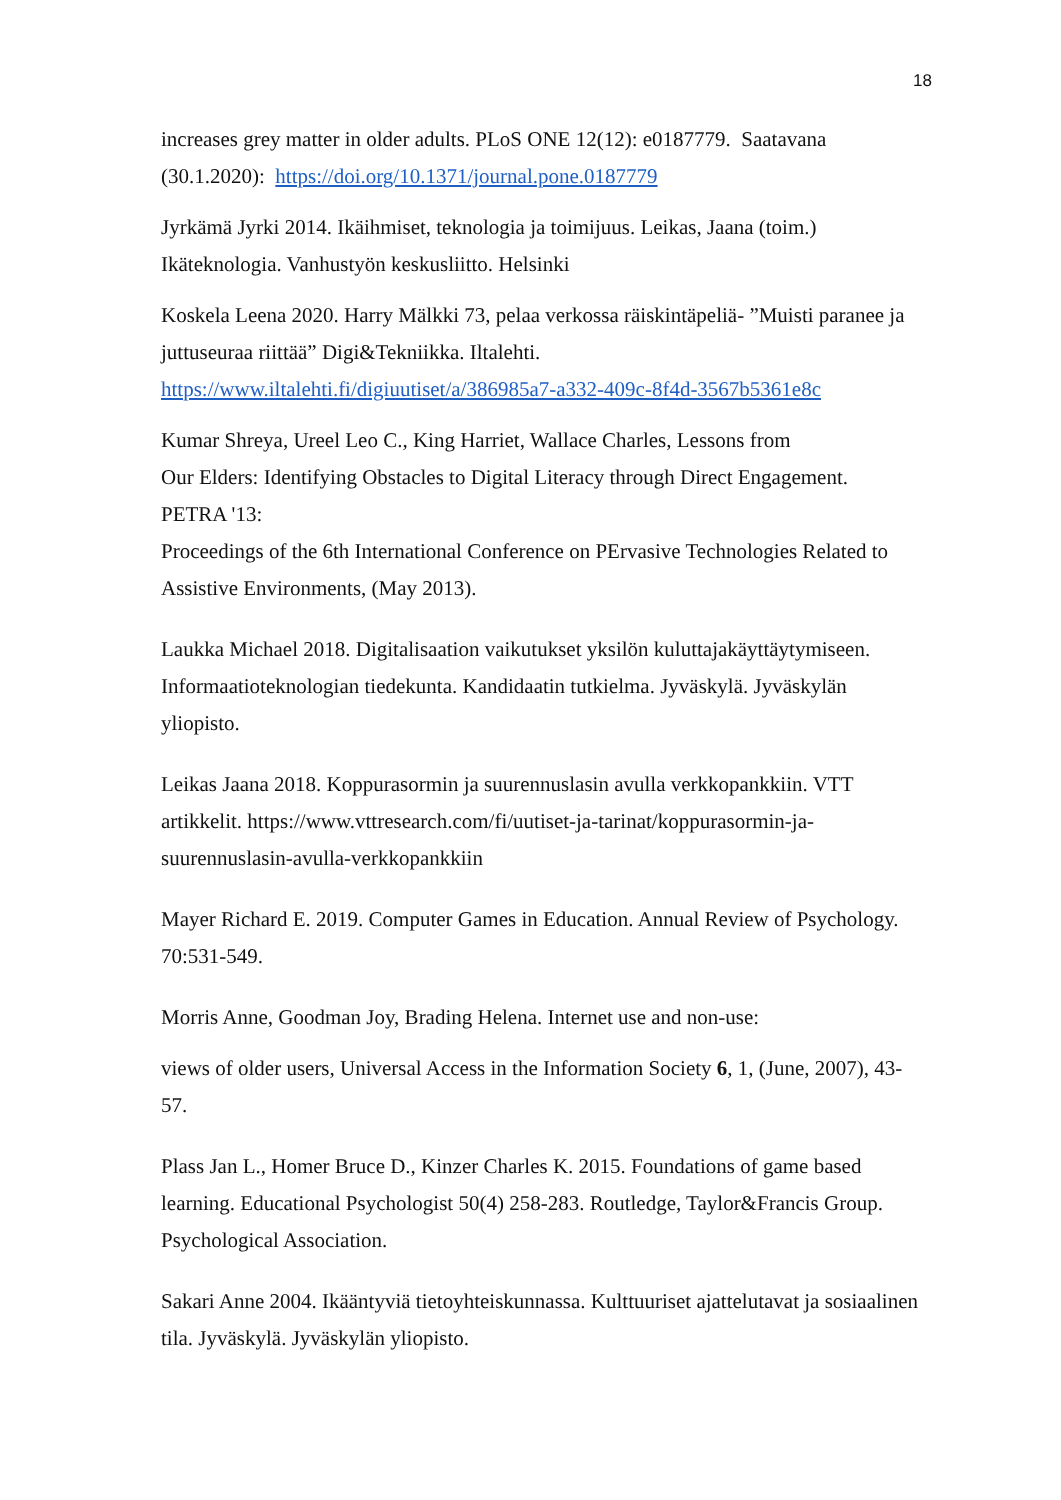18
increases grey matter in older adults. PLoS ONE 12(12): e0187779. Saatavana (30.1.2020): https://doi.org/10.1371/journal.pone.0187779
Jyrkämä Jyrki 2014. Ikäihmiset, teknologia ja toimijuus. Leikas, Jaana (toim.) Ikäteknologia. Vanhustyön keskusliitto. Helsinki
Koskela Leena 2020. Harry Mälkki 73, pelaa verkossa räiskintäpeliä- ”Muisti paranee ja juttuseuraa riittää” Digi&Tekniikka. Iltalehti. https://www.iltalehti.fi/digiuutiset/a/386985a7-a332-409c-8f4d-3567b5361e8c
Kumar Shreya, Ureel Leo C., King Harriet, Wallace Charles, Lessons from
Our Elders: Identifying Obstacles to Digital Literacy through Direct Engagement.
PETRA '13:
Proceedings of the 6th International Conference on PErvasive Technologies Related to Assistive Environments, (May 2013).
Laukka Michael 2018. Digitalisaation vaikutukset yksilön kuluttajakäyttäytymiseen. Informaatioteknologian tiedekunta. Kandidaatin tutkielma. Jyväskylä. Jyväskylän yliopisto.
Leikas Jaana 2018. Koppurasormin ja suurennuslasin avulla verkkopankkiin. VTT artikkelit. https://www.vttresearch.com/fi/uutiset-ja-tarinat/koppurasormin-ja-suurennuslasin-avulla-verkkopankkiin
Mayer Richard E. 2019. Computer Games in Education. Annual Review of Psychology. 70:531-549.
Morris Anne, Goodman Joy, Brading Helena. Internet use and non-use:
views of older users, Universal Access in the Information Society 6, 1, (June, 2007), 43-57.
Plass Jan L., Homer Bruce D., Kinzer Charles K. 2015. Foundations of game based learning. Educational Psychologist 50(4) 258-283. Routledge, Taylor&Francis Group. Psychological Association.
Sakari Anne 2004. Ikääntyviä tietoyhteiskunnassa. Kulttuuriset ajattelutavat ja sosiaalinen tila. Jyväskylä. Jyväskylän yliopisto.